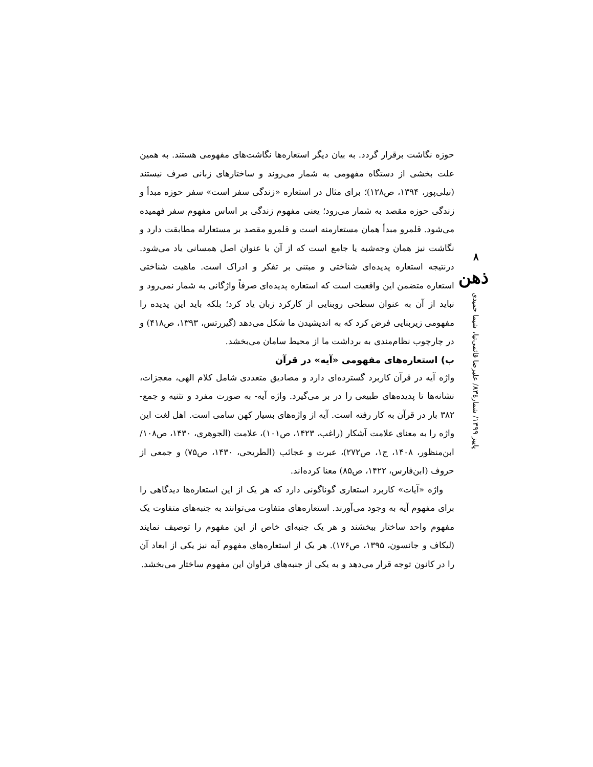۸
ذهن
پاییز ۱۳۹۹/ شمارهٔ۸۳/ علیرضا قائمی‌نیا، شیما حمیدی
حوزه نگاشت برقرار گردد. به بیان دیگر استعاره‌ها نگاشت‌های مفهومی هستند. به همین علت بخشی از دستگاه مفهومی به شمار می‌روند و ساختارهای زبانی صرف نیستند (نیلی‌پور، ۱۳۹۴، ص۱۲۸)؛ برای مثال در استعاره «زندگی سفر است» سفر حوزه مبدأ و زندگی حوزه مقصد به شمار می‌رود؛ یعنی مفهوم زندگی بر اساس مفهوم سفر فهمیده می‌شود. قلمرو مبدأ همان مستعارمنه است و قلمرو مقصد بر مستعارله مطابقت دارد و نگاشت نیز همان وجه‌شبه یا جامع است که از آن با عنوان اصل همسانی یاد می‌شود. درنتیجه استعاره پدیده‌ای شناختی و مبتنی بر تفکر و ادراک است. ماهیت شناختی استعاره متضمن این واقعیت است که استعاره پدیده‌ای صرفاً واژگانی به شمار نمی‌رود و نباید از آن به عنوان سطحی روبنایی از کارکرد زبان یاد کرد؛ بلکه باید این پدیده را مفهومی زیربنایی فرض کرد که به اندیشیدن ما شکل می‌دهد (گیررتس، ۱۳۹۳، ص۴۱۸) و در چارچوب نظام‌مندی به برداشت ما از محیط سامان می‌بخشد.
ب) استعاره‌های مفهومی «آیه» در قرآن
واژه آیه در قرآن کاربرد گسترده‌ای دارد و مصادیق متعددی شامل کلام الهی، معجزات، نشانه‌ها تا پدیده‌های طبیعی را در بر می‌گیرد. واژه آیه- به صورت مفرد و تثنیه و جمع- ۳۸۲ بار در قرآن به کار رفته است. آیه از واژه‌های بسیار کهن سامی است. اهل لغت این واژه را به معنای علامت آشکار (راغب، ۱۴۲۳، ص۱۰۱)، علامت (الجوهری، ۱۴۳۰، ص۱۰۸/ ابن‌منظور، ۱۴۰۸، ج۱، ص۲۷۲)، عبرت و عجائب (الطریحی، ۱۴۳۰، ص۷۵) و جمعی از حروف (ابن‌فارس، ۱۴۲۲، ص۸۵) معنا کرده‌اند.
واژه «آیات» کاربرد استعاری گوناگونی دارد که هر یک از این استعاره‌ها دیدگاهی را برای مفهوم آیه به وجود می‌آورند. استعاره‌های متفاوت می‌توانند به جنبه‌های متفاوت یک مفهوم واحد ساختار ببخشند و هر یک جنبه‌ای خاص از این مفهوم را توصیف نمایند (لیکاف و جانسون، ۱۳۹۵، ص۱۷۶). هر یک از استعاره‌های مفهوم آیه نیز یکی از ابعاد آن را در کانون توجه قرار می‌دهد و به یکی از جنبه‌های فراوان این مفهوم ساختار می‌بخشد.